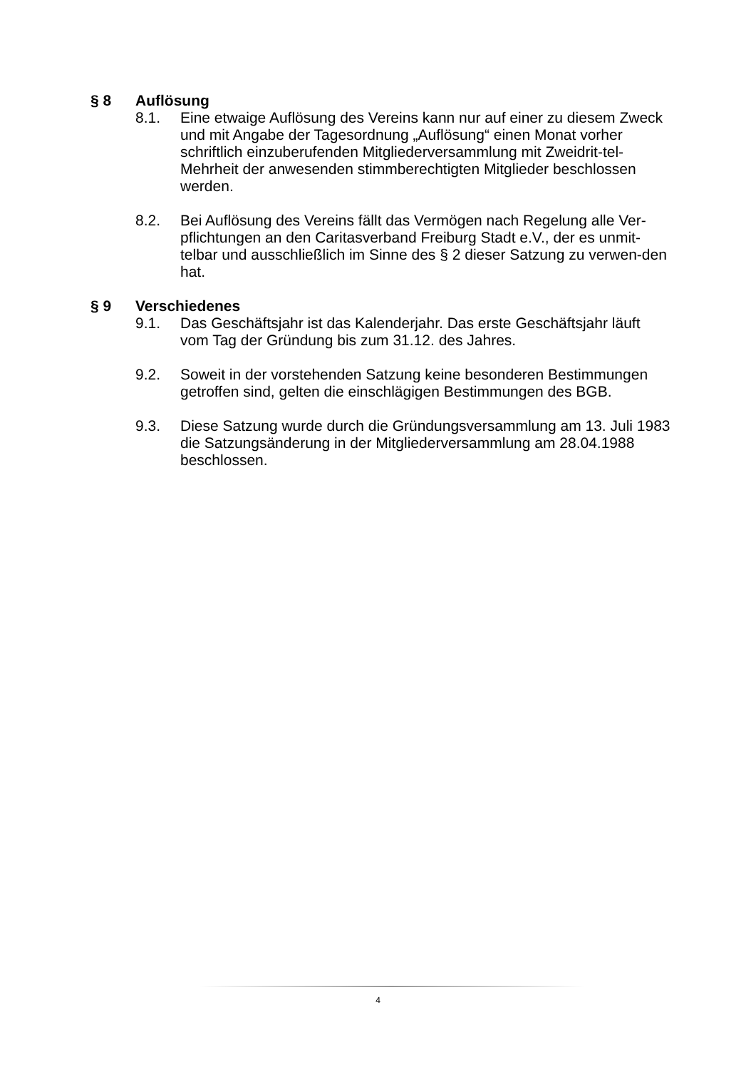§ 8 Auflösung
8.1. Eine etwaige Auflösung des Vereins kann nur auf einer zu diesem Zweck und mit Angabe der Tagesordnung „Auflösung“ einen Monat vorher schriftlich einzuberufenden Mitgliederversammlung mit Zweidrit-tel-Mehrheit der anwesenden stimmberechtigten Mitglieder beschlossen werden.
8.2. Bei Auflösung des Vereins fällt das Vermögen nach Regelung alle Ver-pflichtungen an den Caritasverband Freiburg Stadt e.V., der es unmit-telbar und ausschließlich im Sinne des § 2 dieser Satzung zu verwen-den hat.
§ 9 Verschiedenes
9.1. Das Geschäftsjahr ist das Kalenderjahr. Das erste Geschäftsjahr läuft vom Tag der Gründung bis zum 31.12. des Jahres.
9.2. Soweit in der vorstehenden Satzung keine besonderen Bestimmungen getroffen sind, gelten die einschlägigen Bestimmungen des BGB.
9.3. Diese Satzung wurde durch die Gründungsversammlung am 13. Juli 1983 die Satzungsänderung in der Mitgliederversammlung am 28.04.1988 beschlossen.
4